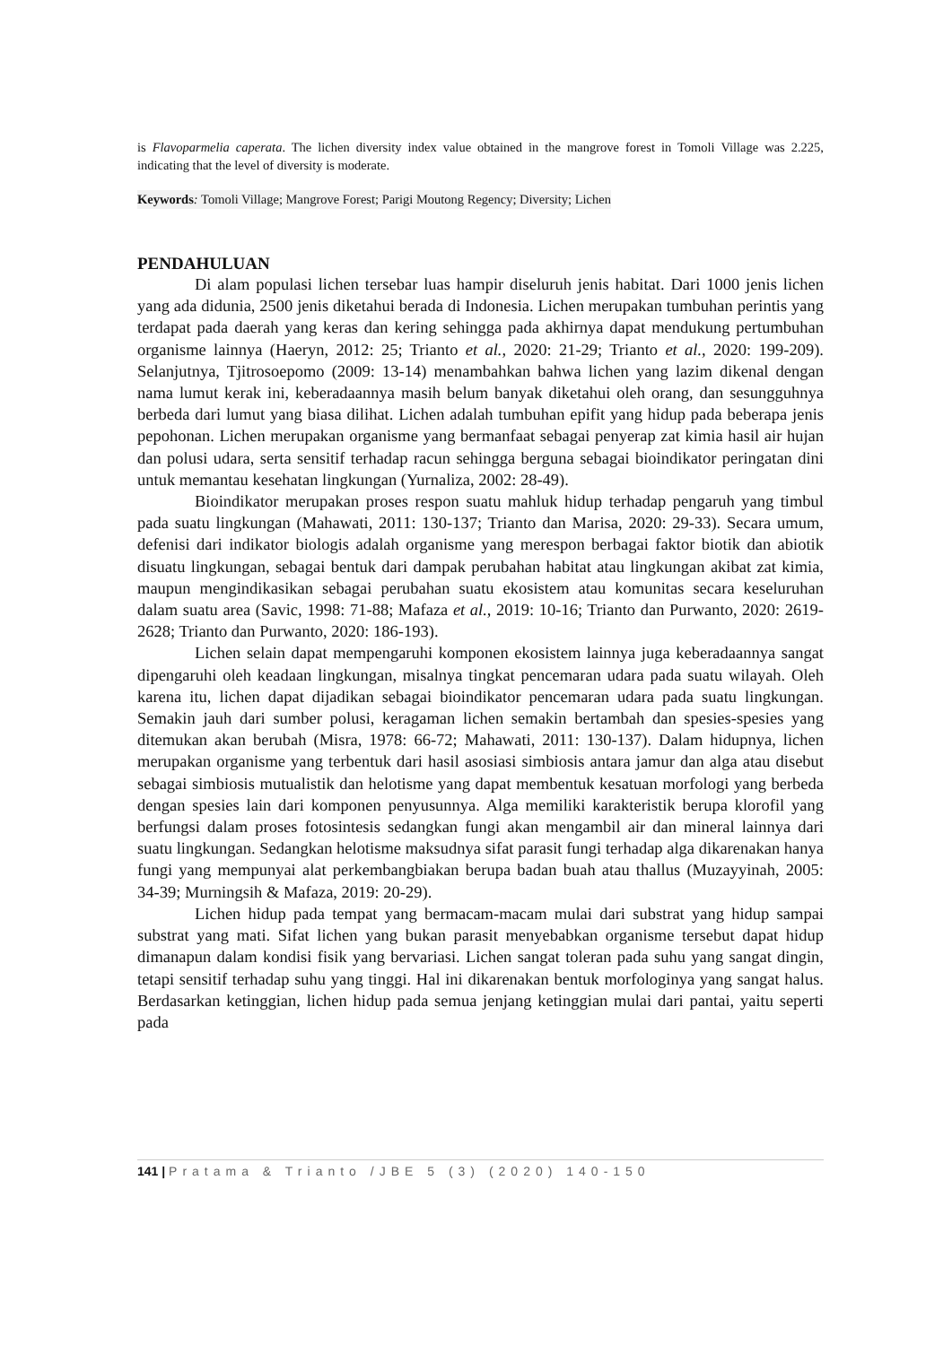is Flavoparmelia caperata. The lichen diversity index value obtained in the mangrove forest in Tomoli Village was 2.225, indicating that the level of diversity is moderate.
Keywords: Tomoli Village; Mangrove Forest; Parigi Moutong Regency; Diversity; Lichen
PENDAHULUAN
Di alam populasi lichen tersebar luas hampir diseluruh jenis habitat. Dari 1000 jenis lichen yang ada didunia, 2500 jenis diketahui berada di Indonesia. Lichen merupakan tumbuhan perintis yang terdapat pada daerah yang keras dan kering sehingga pada akhirnya dapat mendukung pertumbuhan organisme lainnya (Haeryn, 2012: 25; Trianto et al., 2020: 21-29; Trianto et al., 2020: 199-209). Selanjutnya, Tjitrosoepomo (2009: 13-14) menambahkan bahwa lichen yang lazim dikenal dengan nama lumut kerak ini, keberadaannya masih belum banyak diketahui oleh orang, dan sesungguhnya berbeda dari lumut yang biasa dilihat. Lichen adalah tumbuhan epifit yang hidup pada beberapa jenis pepohonan. Lichen merupakan organisme yang bermanfaat sebagai penyerap zat kimia hasil air hujan dan polusi udara, serta sensitif terhadap racun sehingga berguna sebagai bioindikator peringatan dini untuk memantau kesehatan lingkungan (Yurnaliza, 2002: 28-49).
Bioindikator merupakan proses respon suatu mahluk hidup terhadap pengaruh yang timbul pada suatu lingkungan (Mahawati, 2011: 130-137; Trianto dan Marisa, 2020: 29-33). Secara umum, defenisi dari indikator biologis adalah organisme yang merespon berbagai faktor biotik dan abiotik disuatu lingkungan, sebagai bentuk dari dampak perubahan habitat atau lingkungan akibat zat kimia, maupun mengindikasikan sebagai perubahan suatu ekosistem atau komunitas secara keseluruhan dalam suatu area (Savic, 1998: 71-88; Mafaza et al., 2019: 10-16; Trianto dan Purwanto, 2020: 2619-2628; Trianto dan Purwanto, 2020: 186-193).
Lichen selain dapat mempengaruhi komponen ekosistem lainnya juga keberadaannya sangat dipengaruhi oleh keadaan lingkungan, misalnya tingkat pencemaran udara pada suatu wilayah. Oleh karena itu, lichen dapat dijadikan sebagai bioindikator pencemaran udara pada suatu lingkungan. Semakin jauh dari sumber polusi, keragaman lichen semakin bertambah dan spesies-spesies yang ditemukan akan berubah (Misra, 1978: 66-72; Mahawati, 2011: 130-137). Dalam hidupnya, lichen merupakan organisme yang terbentuk dari hasil asosiasi simbiosis antara jamur dan alga atau disebut sebagai simbiosis mutualistik dan helotisme yang dapat membentuk kesatuan morfologi yang berbeda dengan spesies lain dari komponen penyusunnya. Alga memiliki karakteristik berupa klorofil yang berfungsi dalam proses fotosintesis sedangkan fungi akan mengambil air dan mineral lainnya dari suatu lingkungan. Sedangkan helotisme maksudnya sifat parasit fungi terhadap alga dikarenakan hanya fungi yang mempunyai alat perkembangbiakan berupa badan buah atau thallus (Muzayyinah, 2005: 34-39; Murningsih & Mafaza, 2019: 20-29).
Lichen hidup pada tempat yang bermacam-macam mulai dari substrat yang hidup sampai substrat yang mati. Sifat lichen yang bukan parasit menyebabkan organisme tersebut dapat hidup dimanapun dalam kondisi fisik yang bervariasi. Lichen sangat toleran pada suhu yang sangat dingin, tetapi sensitif terhadap suhu yang tinggi. Hal ini dikarenakan bentuk morfologinya yang sangat halus. Berdasarkan ketinggian, lichen hidup pada semua jenjang ketinggian mulai dari pantai, yaitu seperti pada
141 | Pratama & Trianto /JBE 5 (3) (2020) 140-150